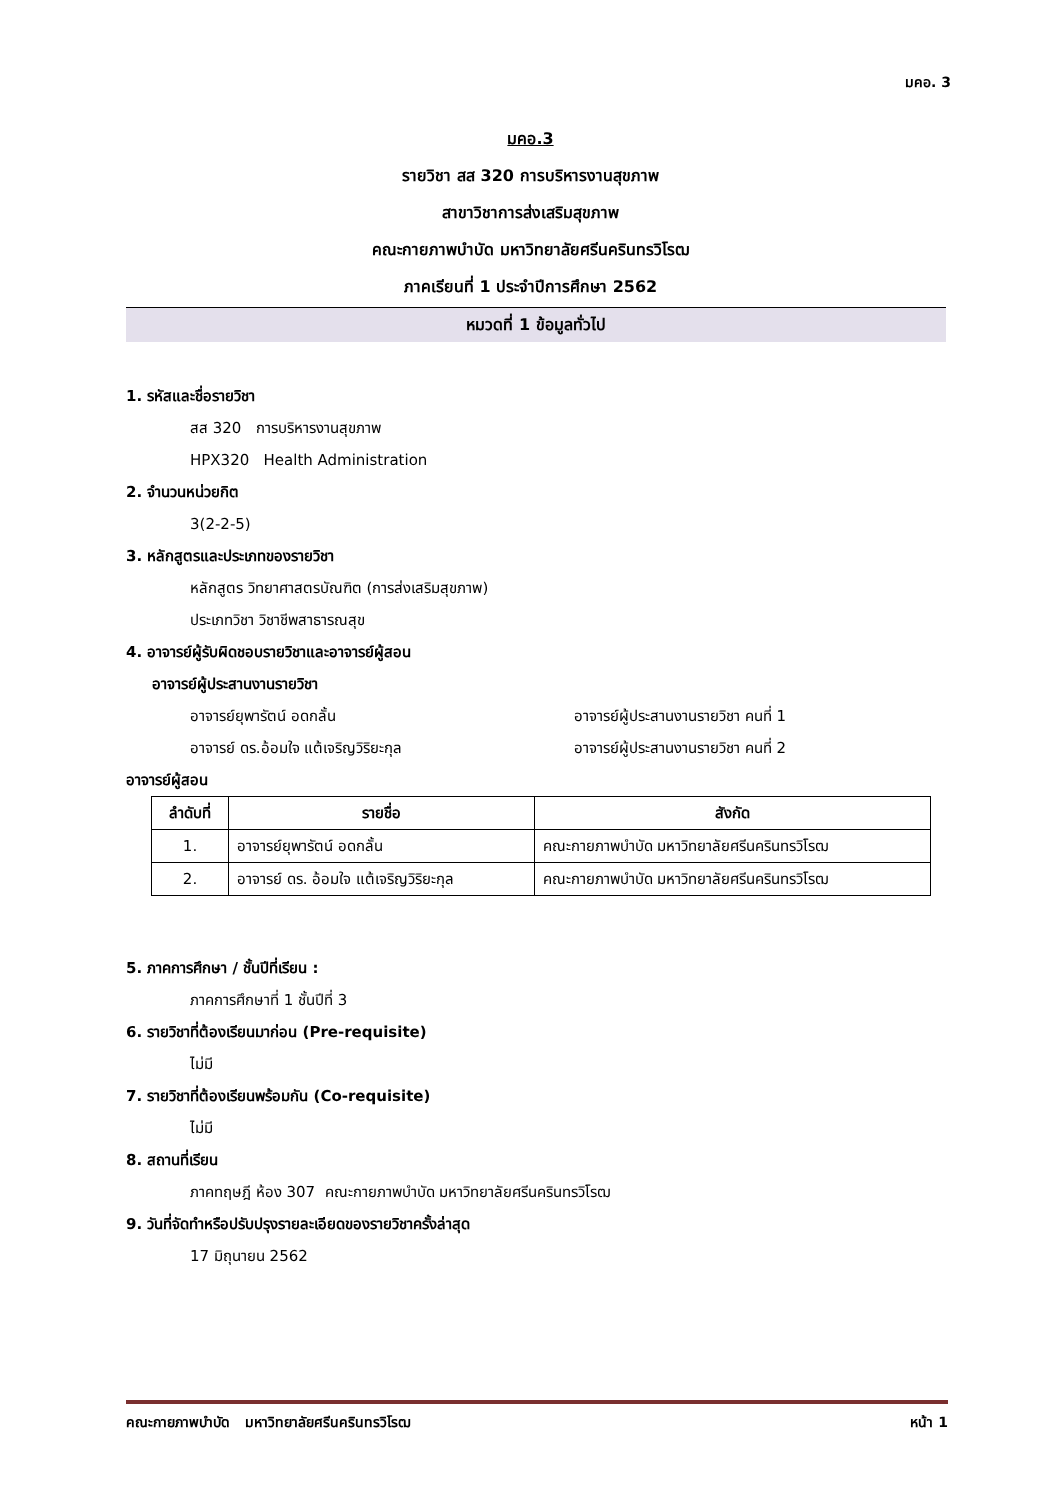มคอ. 3
มคอ.3
รายวิชา สส 320 การบริหารงานสุขภาพ
สาขาวิชาการส่งเสริมสุขภาพ
คณะกายภาพบำบัด มหาวิทยาลัยศรีนครินทรวิโรฒ
ภาคเรียนที่ 1 ประจำปีการศึกษา 2562
หมวดที่ 1 ข้อมูลทั่วไป
1. รหัสและชื่อรายวิชา
สส 320 การบริหารงานสุขภาพ
HPX320 Health Administration
2. จำนวนหน่วยกิต
3(2-2-5)
3. หลักสูตรและประเภทของรายวิชา
หลักสูตร วิทยาศาสตรบัณฑิต (การส่งเสริมสุขภาพ)
ประเภทวิชา วิชาชีพสาธารณสุข
4. อาจารย์ผู้รับผิดชอบรายวิชาและอาจารย์ผู้สอน
อาจารย์ผู้ประสานงานรายวิชา
อาจารย์ยุพารัตน์ อดกลั้น อาจารย์ผู้ประสานงานรายวิชา คนที่ 1
อาจารย์ ดร.อ้อมใจ แต้เจริญวิริยะกุล อาจารย์ผู้ประสานงานรายวิชา คนที่ 2
อาจารย์ผู้สอน
| ลำดับที่ | รายชื่อ | สังกัด |
| --- | --- | --- |
| 1. | อาจารย์ยุพารัตน์ อดกลั้น | คณะกายภาพบำบัด มหาวิทยาลัยศรีนครินทรวิโรฒ |
| 2. | อาจารย์ ดร. อ้อมใจ แต้เจริญวิริยะกุล | คณะกายภาพบำบัด มหาวิทยาลัยศรีนครินทรวิโรฒ |
5. ภาคการศึกษา / ชั้นปีที่เรียน :
ภาคการศึกษาที่ 1 ชั้นปีที่ 3
6. รายวิชาที่ต้องเรียนมาก่อน (Pre-requisite)
ไม่มี
7. รายวิชาที่ต้องเรียนพร้อมกัน (Co-requisite)
ไม่มี
8. สถานที่เรียน
ภาคทฤษฎี ห้อง 307 คณะกายภาพบำบัด มหาวิทยาลัยศรีนครินทรวิโรฒ
9. วันที่จัดทำหรือปรับปรุงรายละเอียดของรายวิชาครั้งล่าสุด
17 มิถุนายน 2562
คณะกายภาพบำบัด มหาวิทยาลัยศรีนครินทรวิโรฒ หน้า 1